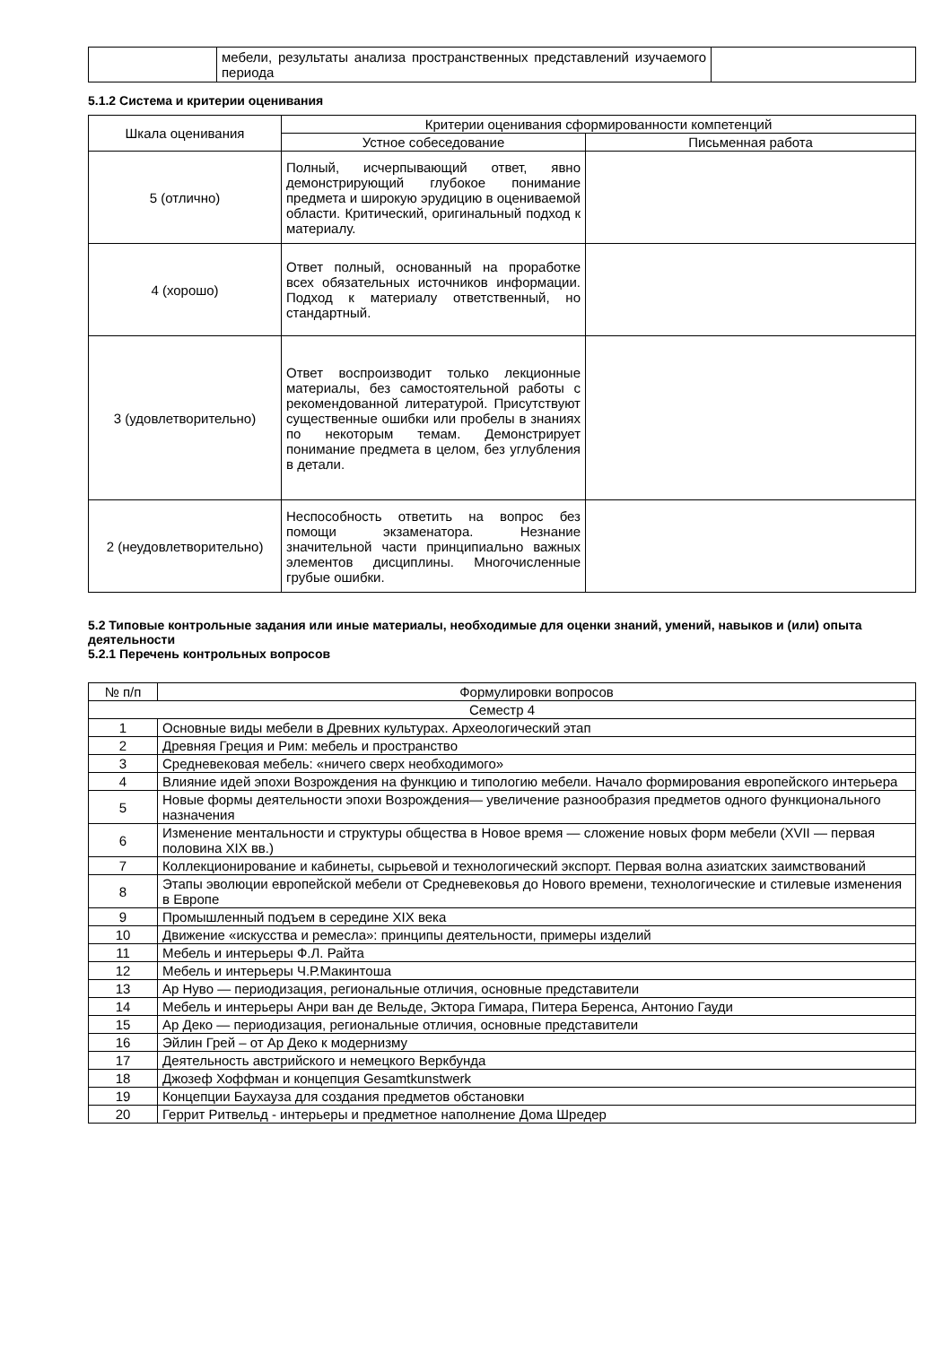| | мебели, результаты анализа пространственных представлений изучаемого периода | |
5.1.2 Система и критерии оценивания
| Шкала оценивания | Критерии оценивания сформированности компетенций | |
| --- | --- | --- |
| | Устное собеседование | Письменная работа |
| 5 (отлично) | Полный, исчерпывающий ответ, явно демонстрирующий глубокое понимание предмета и широкую эрудицию в оцениваемой области. Критический, оригинальный подход к материалу. | |
| 4 (хорошо) | Ответ полный, основанный на проработке всех обязательных источников информации. Подход к материалу ответственный, но стандартный. | |
| 3 (удовлетворительно) | Ответ воспроизводит только лекционные материалы, без самостоятельной работы с рекомендованной литературой. Присутствуют существенные ошибки или пробелы в знаниях по некоторым темам. Демонстрирует понимание предмета в целом, без углубления в детали. | |
| 2 (неудовлетворительно) | Неспособность ответить на вопрос без помощи экзаменатора. Незнание значительной части принципиально важных элементов дисциплины. Многочисленные грубые ошибки. | |
5.2 Типовые контрольные задания или иные материалы, необходимые для оценки знаний, умений, навыков и (или) опыта деятельности
5.2.1 Перечень контрольных вопросов
| № п/п | Формулировки вопросов |
| --- | --- |
| Семестр 4 | |
| 1 | Основные виды мебели в Древних культурах. Археологический этап |
| 2 | Древняя Греция и Рим: мебель и пространство |
| 3 | Средневековая мебель: «ничего сверх необходимого» |
| 4 | Влияние идей эпохи Возрождения на функцию и типологию мебели. Начало формирования европейского интерьера |
| 5 | Новые формы деятельности эпохи Возрождения— увеличение разнообразия предметов одного функционального назначения |
| 6 | Изменение ментальности и структуры общества в Новое время — сложение новых форм мебели (XVII — первая половина XIX вв.) |
| 7 | Коллекционирование и кабинеты, сырьевой и технологический экспорт. Первая волна азиатских заимствований |
| 8 | Этапы эволюции европейской мебели от Средневековья до Нового времени, технологические и стилевые изменения в Европе |
| 9 | Промышленный подъем в середине XIX века |
| 10 | Движение «искусства и ремесла»: принципы деятельности, примеры изделий |
| 11 | Мебель и интерьеры Ф.Л. Райта |
| 12 | Мебель и интерьеры Ч.Р.Макинтоша |
| 13 | Ар Нуво — периодизация, региональные отличия, основные представители |
| 14 | Мебель и интерьеры Анри ван де Вельде, Эктора Гимара, Питера Беренса, Антонио Гауди |
| 15 | Ар Деко — периодизация, региональные отличия, основные представители |
| 16 | Эйлин Грей – от Ар Деко к модернизму |
| 17 | Деятельность австрийского и немецкого Веркбунда |
| 18 | Джозеф Хоффман и концепция Gesamtkunstwerk |
| 19 | Концепции Баухауза для создания предметов обстановки |
| 20 | Геррит Ритвельд - интерьеры и предметное наполнение Дома Шредер |